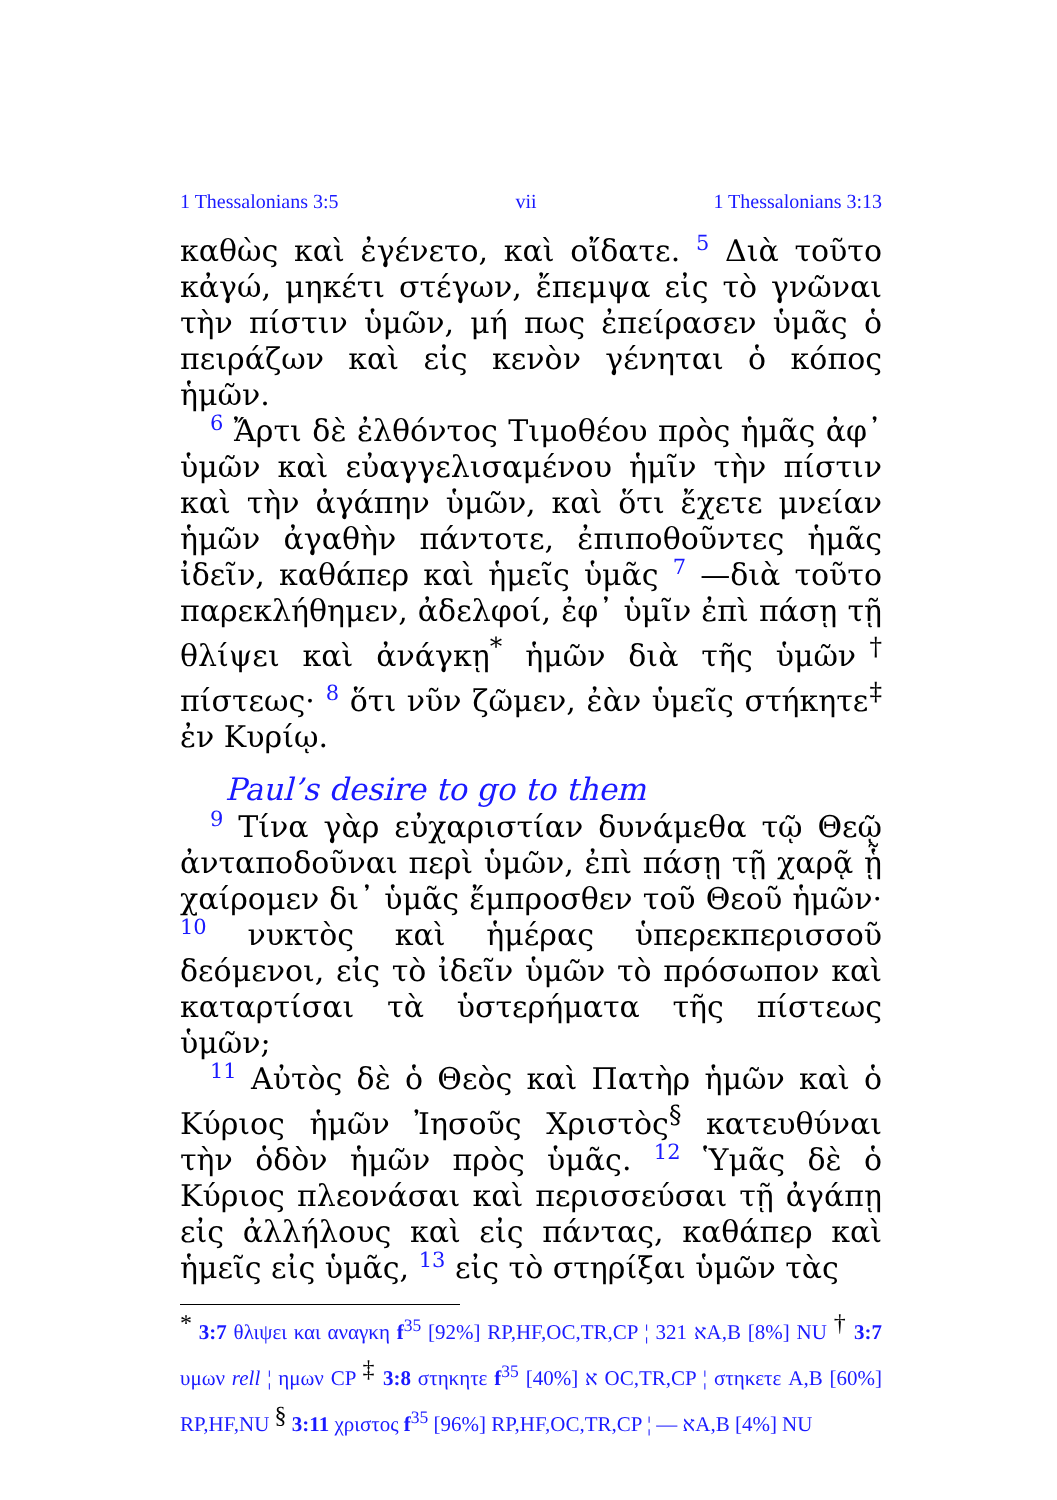1 Thessalonians 3:5 vii 1 Thessalonians 3:13
καθὼς καὶ ἐγένετο, καὶ οἴδατε. 5 Διὰ τοῦτο κἀγώ, μηκέτι στέγων, ἔπεμψα εἰς τὸ γνῶναι τὴν πίστιν ὑμῶν, μή πως ἐπείρασεν ὑμᾶς ὁ πειράζων καὶ εἰς κενὸν γένηται ὁ κόπος ἡμῶν.
6 Ἄρτι δὲ ἐλθόντος Τιμοθέου πρὸς ἡμᾶς ἀφ᾽ ὑμῶν καὶ εὐαγγελισαμένου ἡμῖν τὴν πίστιν καὶ τὴν ἀγάπην ὑμῶν, καὶ ὅτι ἔχετε μνείαν ἡμῶν ἀγαθὴν πάντοτε, ἐπιποθοῦντες ἡμᾶς ἰδεῖν, καθάπερ καὶ ἡμεῖς ὑμᾶς 7 —διὰ τοῦτο παρεκλήθημεν, ἀδελφοί, ἐφ᾽ ὑμῖν ἐπὶ πάσῃ τῇ θλίψει καὶ ἀνάγκῃ<sup>*</sup> ἡμῶν διὰ τῆς ὑμῶν<sup>†</sup> πίστεως· 8 ὅτι νῦν ζῶμεν, ἐὰν ὑμεῖς στήκητε<sup>‡</sup> ἐν Κυρίῳ.
Paul’s desire to go to them
9 Τίνα γὰρ εὐχαριστίαν δυνάμεθα τῷ Θεῷ ἀνταποδοῦναι περὶ ὑμῶν, ἐπὶ πάσῃ τῇ χαρᾷ ᾗ χαίρομεν δι᾽ ὑμᾶς ἔμπροσθεν τοῦ Θεοῦ ἡμῶν· 10 νυκτὸς καὶ ἡμέρας ὑπερεκπερισσοῦ δεόμενοι, εἰς τὸ ἰδεῖν ὑμῶν τὸ πρόσωπον καὶ καταρτίσαι τὰ ὑστερήματα τῆς πίστεως ὑμῶν;
11 Αὐτὸς δὲ ὁ Θεὸς καὶ Πατὴρ ἡμῶν καὶ ὁ Κύριος ἡμῶν Ἰησοῦς Χριστὸς<sup>§</sup> κατευθύναι τὴν ὁδὸν ἡμῶν πρὸς ὑμᾶς. 12 Ὑμᾶς δὲ ὁ Κύριος πλεονάσαι καὶ περισσεύσαι τῇ ἀγάπῃ εἰς ἀλλήλους καὶ εἰς πάντας, καθάπερ καὶ ἡμεῖς εἰς ὑμᾶς, 13 εἰς τὸ στηρίξαι ὑμῶν τὰς
<sup>*</sup> 3:7 θλιψει και αναγκη f<sup>35</sup> [92%] RP,HF,OC,TR,CP ¦ 321 אA,B [8%] NU <sup>†</sup> 3:7 υμων rell ¦ ημων CP <sup>‡</sup> 3:8 στηκητε f<sup>35</sup> א [40%] OC,TR,CP ¦ στηκετε A,B [60%] RP,HF,NU <sup>§</sup> 3:11 χριστος f<sup>35</sup> [96%] RP,HF,OC,TR,CP ¦ — אA,B [4%] NU